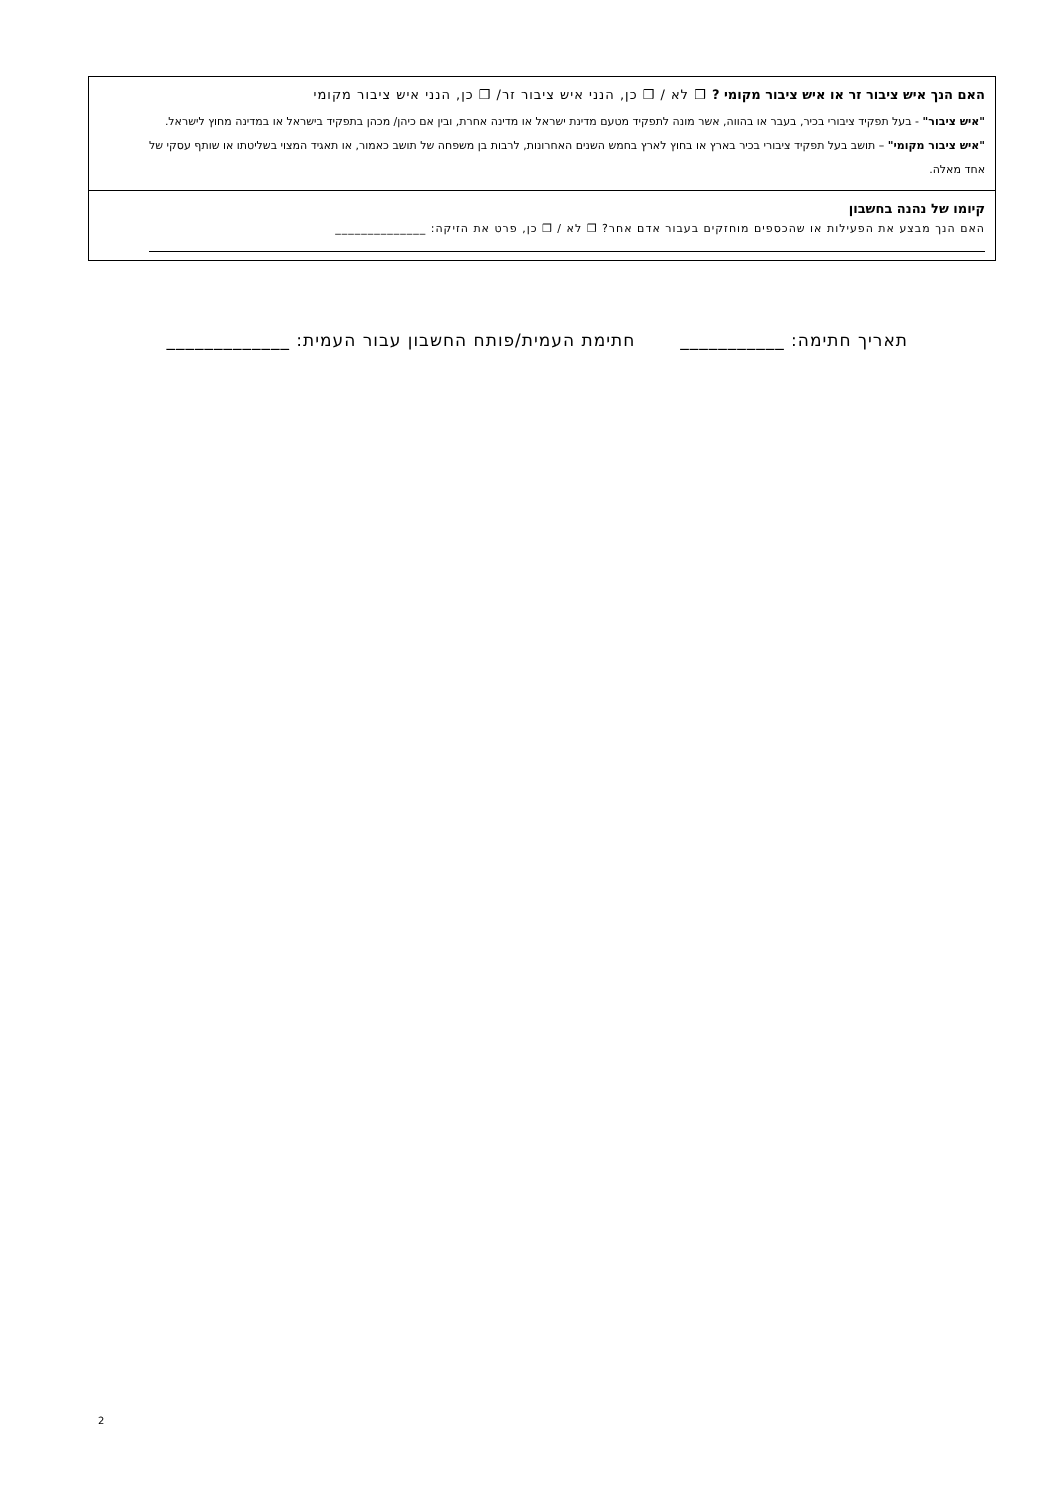האם הנך איש ציבור זר או איש ציבור מקומי ? ❒ לא / ❒ כן, הנני איש ציבור זר/ ❒ כן, הנני איש ציבור מקומי
"איש ציבור" - בעל תפקיד ציבורי בכיר, בעבר או בהווה, אשר מונה לתפקיד מטעם מדינת ישראל או מדינה אחרת, ובין אם כיהן/ מכהן בתפקיד בישראל או במדינה מחוץ לישראל. "איש ציבור מקומי" – תושב בעל תפקיד ציבורי בכיר בארץ או בחוץ לארץ בחמש השנים האחרונות, לרבות בן משפחה של תושב כאמור, או תאגיד המצוי בשליטתו או שותף עסקי של אחד מאלה.
קיומו של נהנה בחשבון
האם הנך מבצע את הפעילות או שהכספים מוחזקים בעבור אדם אחר? ❒ לא / ❒ כן, פרט את הזיקה: ______________
תאריך חתימה: ___________ חתימת העמית/פותח החשבון עבור העמית: _____________
2